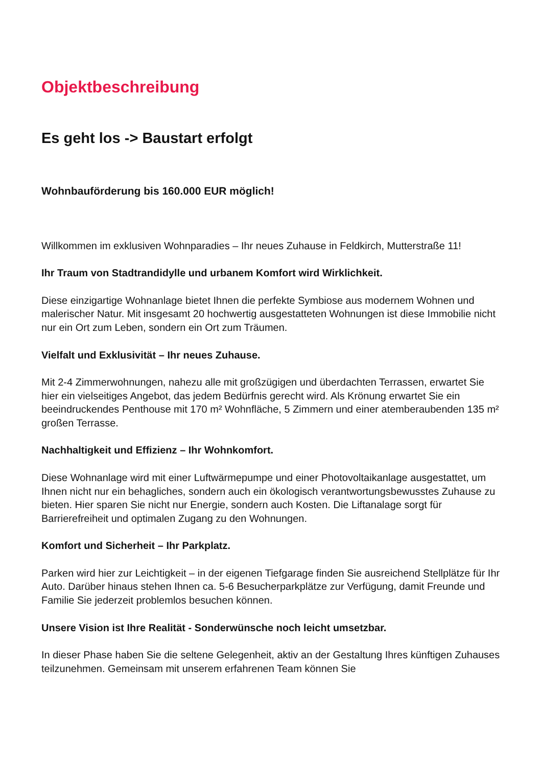Objektbeschreibung
Es geht los -> Baustart erfolgt
Wohnbauförderung bis 160.000 EUR möglich!
Willkommen im exklusiven Wohnparadies – Ihr neues Zuhause in Feldkirch, Mutterstraße 11!
Ihr Traum von Stadtrandidylle und urbanem Komfort wird Wirklichkeit.
Diese einzigartige Wohnanlage bietet Ihnen die perfekte Symbiose aus modernem Wohnen und malerischer Natur. Mit insgesamt 20 hochwertig ausgestatteten Wohnungen ist diese Immobilie nicht nur ein Ort zum Leben, sondern ein Ort zum Träumen.
Vielfalt und Exklusivität – Ihr neues Zuhause.
Mit 2-4 Zimmerwohnungen, nahezu alle mit großzügigen und überdachten Terrassen, erwartet Sie hier ein vielseitiges Angebot, das jedem Bedürfnis gerecht wird. Als Krönung erwartet Sie ein beeindruckendes Penthouse mit 170 m² Wohnfläche, 5 Zimmern und einer atemberaubenden 135 m² großen Terrasse.
Nachhaltigkeit und Effizienz – Ihr Wohnkomfort.
Diese Wohnanlage wird mit einer Luftwärmepumpe und einer Photovoltaikanlage ausgestattet, um Ihnen nicht nur ein behagliches, sondern auch ein ökologisch verantwortungsbewusstes Zuhause zu bieten. Hier sparen Sie nicht nur Energie, sondern auch Kosten. Die Liftanalage sorgt für Barrierefreiheit und optimalen Zugang zu den Wohnungen.
Komfort und Sicherheit – Ihr Parkplatz.
Parken wird hier zur Leichtigkeit – in der eigenen Tiefgarage finden Sie ausreichend Stellplätze für Ihr Auto. Darüber hinaus stehen Ihnen ca. 5-6 Besucherparkplätze zur Verfügung, damit Freunde und Familie Sie jederzeit problemlos besuchen können.
Unsere Vision ist Ihre Realität - Sonderwünsche noch leicht umsetzbar.
In dieser Phase haben Sie die seltene Gelegenheit, aktiv an der Gestaltung Ihres künftigen Zuhauses teilzunehmen. Gemeinsam mit unserem erfahrenen Team können Sie